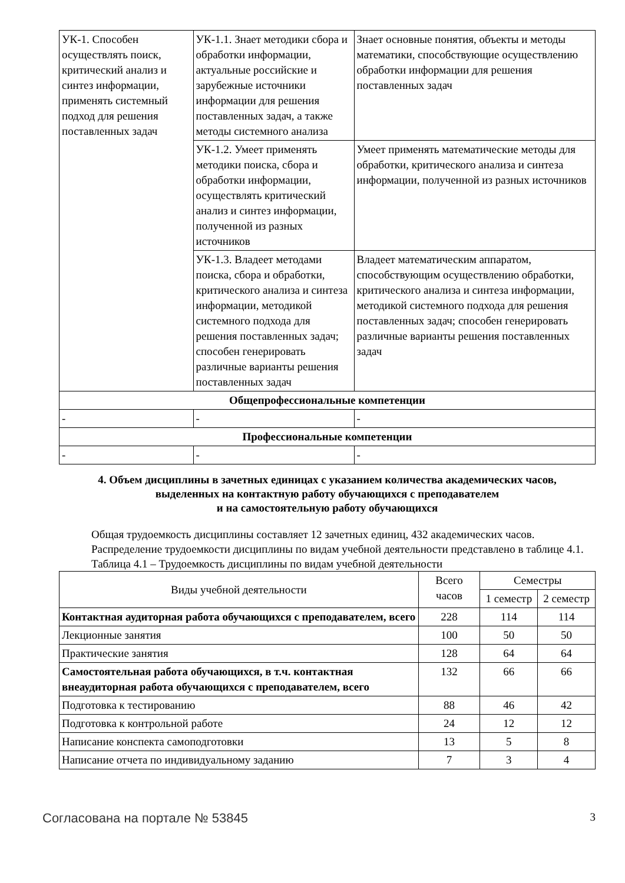| УК-1. Способен осуществлять поиск, критический анализ и синтез информации, применять системный подход для решения поставленных задач | УК-1.1. Знает методики сбора и обработки информации, актуальные российские и зарубежные источники информации для решения поставленных задач, а также методы системного анализа | Знает основные понятия, объекты и методы математики, способствующие осуществлению обработки информации для решения поставленных задач |
| | УК-1.2. Умеет применять методики поиска, сбора и обработки информации, осуществлять критический анализ и синтез информации, полученной из разных источников | Умеет применять математические методы для обработки, критического анализа и синтеза информации, полученной из разных источников |
| | УК-1.3. Владеет методами поиска, сбора и обработки, критического анализа и синтеза информации, методикой системного подхода для решения поставленных задач; способен генерировать различные варианты решения поставленных задач | Владеет математическим аппаратом, способствующим осуществлению обработки, критического анализа и синтеза информации, методикой системного подхода для решения поставленных задач; способен генерировать различные варианты решения поставленных задач |
| Общепрофессиональные компетенции | | |
| - | - | - |
| Профессиональные компетенции | | |
| - | - | - |
4. Объем дисциплины в зачетных единицах с указанием количества академических часов,
выделенных на контактную работу обучающихся с преподавателем
и на самостоятельную работу обучающихся
Общая трудоемкость дисциплины составляет 12 зачетных единиц, 432 академических часов.
Распределение трудоемкости дисциплины по видам учебной деятельности представлено в таблице 4.1.
Таблица 4.1 – Трудоемкость дисциплины по видам учебной деятельности
| Виды учебной деятельности | Всего часов | Семестры | |
| | | 1 семестр | 2 семестр |
| Контактная аудиторная работа обучающихся с преподавателем, всего | 228 | 114 | 114 |
| Лекционные занятия | 100 | 50 | 50 |
| Практические занятия | 128 | 64 | 64 |
| Самостоятельная работа обучающихся, в т.ч. контактная внеаудиторная работа обучающихся с преподавателем, всего | 132 | 66 | 66 |
| Подготовка к тестированию | 88 | 46 | 42 |
| Подготовка к контрольной работе | 24 | 12 | 12 |
| Написание конспекта самоподготовки | 13 | 5 | 8 |
| Написание отчета по индивидуальному заданию | 7 | 3 | 4 |
Согласована на портале № 53845 3